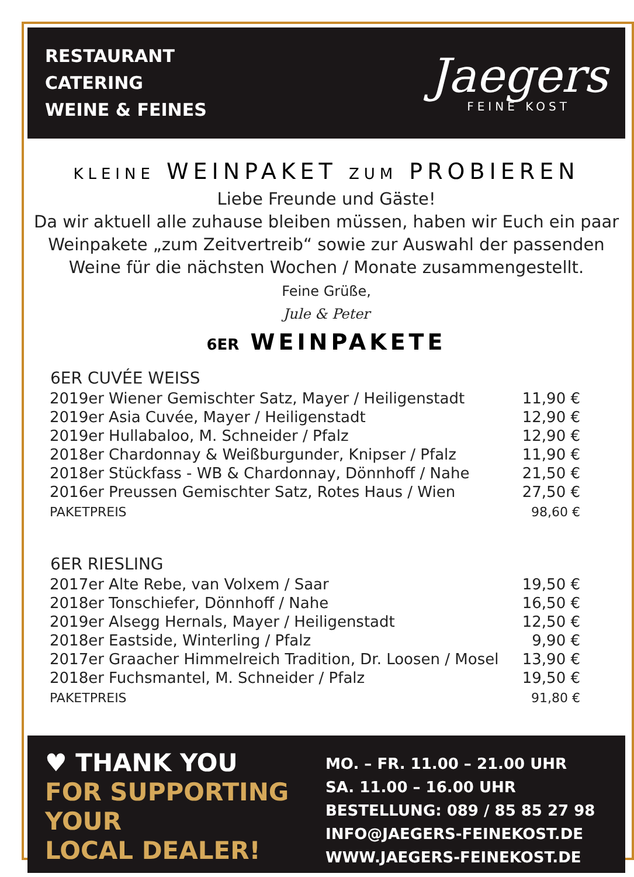RESTAURANT
CATERING
WEINE & FEINES
Jaegers
FEINE KOST
KLEINE WEINPAKET ZUM PROBIEREN
Liebe Freunde und Gäste!
Da wir aktuell alle zuhause bleiben müssen, haben wir Euch ein paar
Weinpakete „zum Zeitvertreib“ sowie zur Auswahl der passenden
Weine für die nächsten Wochen / Monate zusammengestellt.
Feine Grüße,
Jule & Peter
6ER WEINPAKETE
| 6ER CUVÉE WEISS | |
| --- | --- |
| 2019er Wiener Gemischter Satz, Mayer / Heiligenstadt | 11,90 € |
| 2019er Asia Cuvée, Mayer / Heiligenstadt | 12,90 € |
| 2019er Hullabaloo, M. Schneider / Pfalz | 12,90 € |
| 2018er Chardonnay & Weißburgunder, Knipser / Pfalz | 11,90 € |
| 2018er Stückfass - WB & Chardonnay, Dönnhoff / Nahe | 21,50 € |
| 2016er Preussen Gemischter Satz, Rotes Haus / Wien | 27,50 € |
| PAKETPREIS | 98,60 € |
| 6ER RIESLING | |
| 2017er Alte Rebe, van Volxem / Saar | 19,50 € |
| 2018er Tonschiefer, Dönnhoff / Nahe | 16,50 € |
| 2019er Alsegg Hernals, Mayer / Heiligenstadt | 12,50 € |
| 2018er Eastside, Winterling / Pfalz | 9,90 € |
| 2017er Graacher Himmelreich Tradition, Dr. Loosen / Mosel | 13,90 € |
| 2018er Fuchsmantel, M. Schneider / Pfalz | 19,50 € |
| PAKETPREIS | 91,80 € |
♥ THANK YOU
FOR SUPPORTING
YOUR
LOCAL DEALER!
MO. – FR. 11.00 – 21.00 UHR
SA. 11.00 – 16.00 UHR
BESTELLUNG: 089 / 85 85 27 98
INFO@JAEGERS-FEINEKOST.DE
WWW.JAEGERS-FEINEKOST.DE